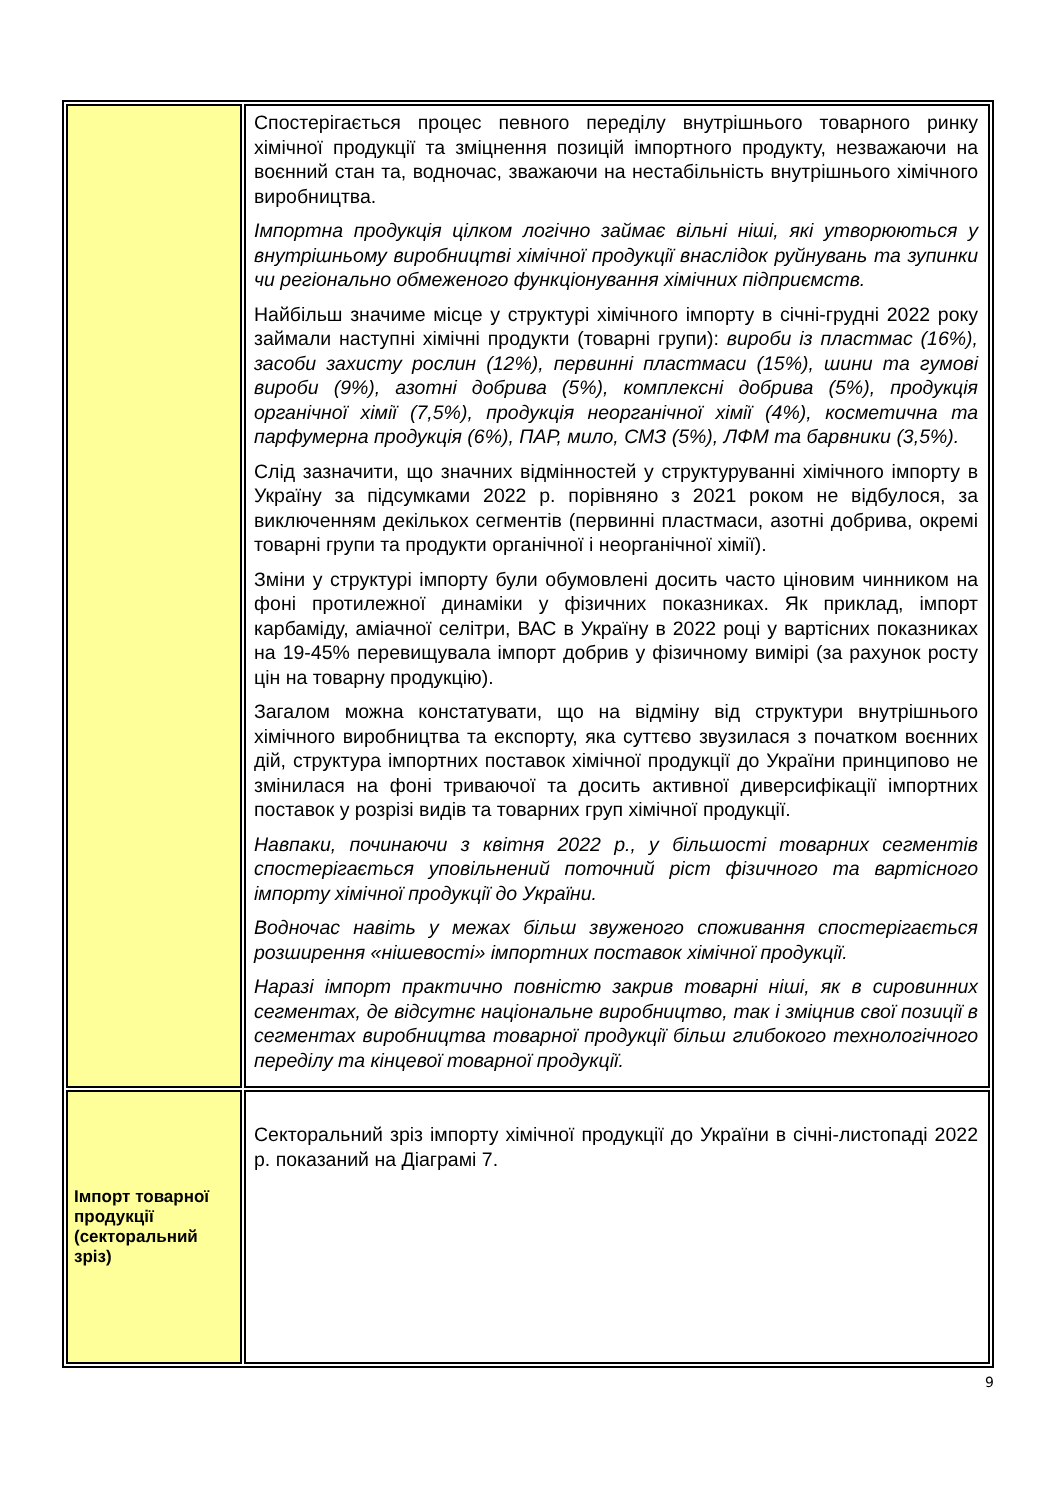| | Спостерігається процес певного переділу внутрішнього товарного ринку хімічної продукції та зміцнення позицій імпортного продукту, незважаючи на воєнний стан та, водночас, зважаючи на нестабільність внутрішнього хімічного виробництва. Імпортна продукція цілком логічно займає вільні ніші, які утворюються у внутрішньому виробництві хімічної продукції внаслідок руйнувань та зупинки чи регіонально обмеженого функціонування хімічних підприємств. Найбільш значиме місце у структурі хімічного імпорту в січні-грудні 2022 року займали наступні хімічні продукти (товарні групи): вироби із пластмас (16%), засоби захисту рослин (12%), первинні пластмаси (15%), шини та гумові вироби (9%), азотні добрива (5%), комплексні добрива (5%), продукція органічної хімії (7,5%), продукція неорганічної хімії (4%), косметична та парфумерна продукція (6%), ПАР, мило, СМЗ (5%), ЛФМ та барвники (3,5%). Слід зазначити, що значних відмінностей у структуруванні хімічного імпорту в Україну за підсумками 2022 р. порівняно з 2021 роком не відбулося, за виключенням декількох сегментів (первинні пластмаси, азотні добрива, окремі товарні групи та продукти органічної і неорганічної хімії). Зміни у структурі імпорту були обумовлені досить часто ціновим чинником на фоні протилежної динаміки у фізичних показниках. Як приклад, імпорт карбаміду, аміачної селітри, ВАС в Україну в 2022 році у вартісних показниках на 19-45% перевищувала імпорт добрив у фізичному вимірі (за рахунок росту цін на товарну продукцію). Загалом можна констатувати, що на відміну від структури внутрішнього хімічного виробництва та експорту, яка суттєво звузилася з початком воєнних дій, структура імпортних поставок хімічної продукції до України принципово не змінилася на фоні триваючої та досить активної диверсифікації імпортних поставок у розрізі видів та товарних груп хімічної продукції. Навпаки, починаючи з квітня 2022 р., у більшості товарних сегментів спостерігається уповільнений поточний ріст фізичного та вартісного імпорту хімічної продукції до України. Водночас навіть у межах більш звуженого споживання спостерігається розширення «нішевості» імпортних поставок хімічної продукції. Наразі імпорт практично повністю закрив товарні ніші, як в сировинних сегментах, де відсутнє національне виробництво, так і зміцнив свої позиції в сегментах виробництва товарної продукції більш глибокого технологічного переділу та кінцевої товарної продукції. |
| Імпорт товарної продукції (секторальний зріз) | Секторальний зріз імпорту хімічної продукції до України в січні-листопаді 2022 р. показаний на Діаграмі 7. |
9